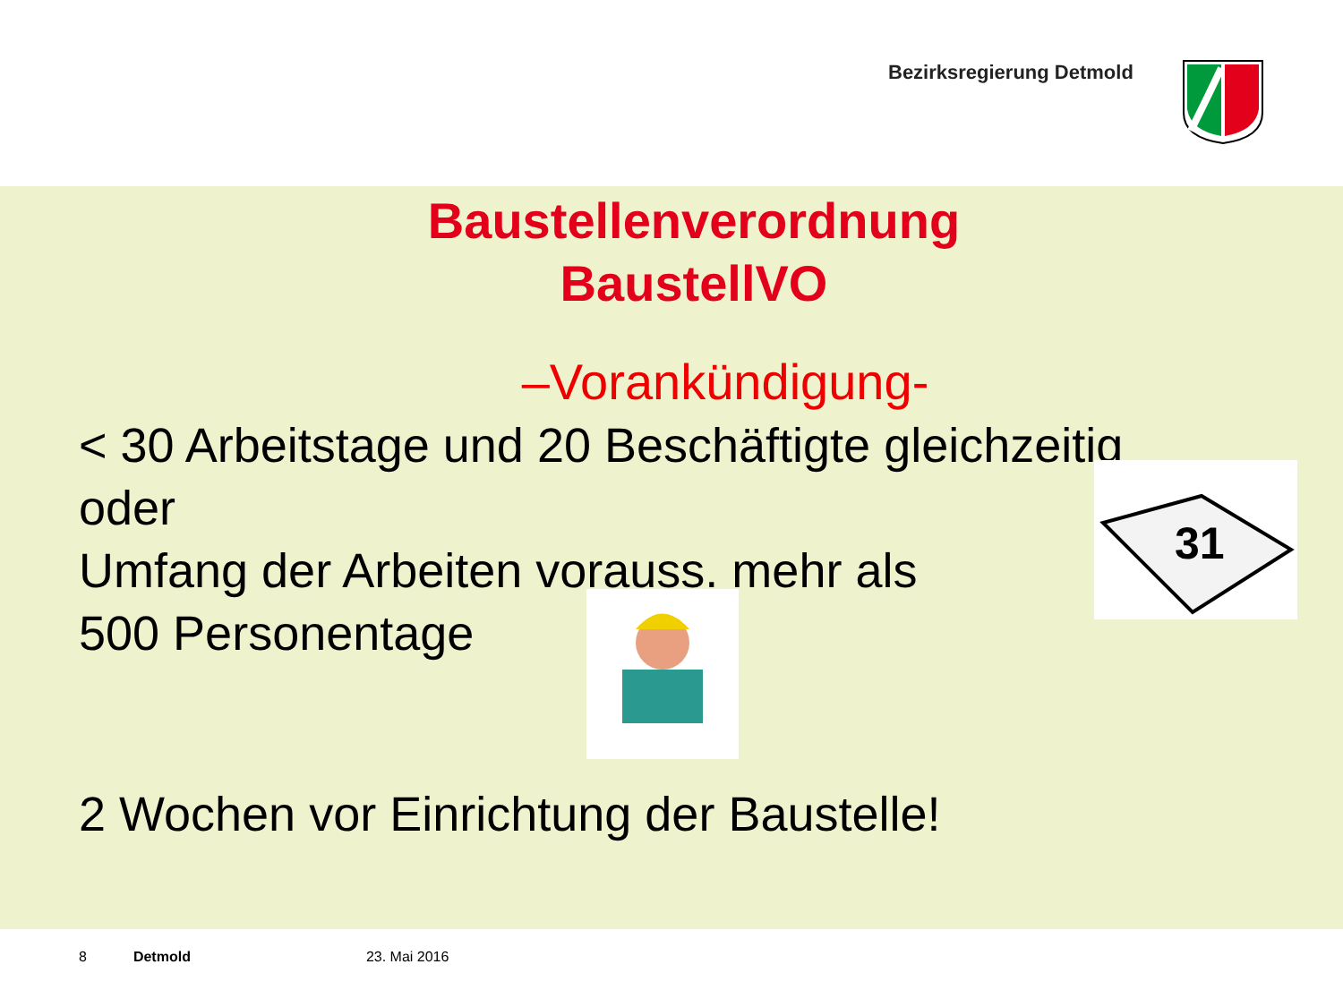Bezirksregierung Detmold
Baustellenverordnung
BaustellVO
–Vorankündigung-
< 30 Arbeitstage und 20 Beschäftigte gleichzeitig
oder
Umfang der Arbeiten vorauss. mehr als
500 Personentage
31
2 Wochen vor Einrichtung der Baustelle!
8 Detmold 23. Mai 2016